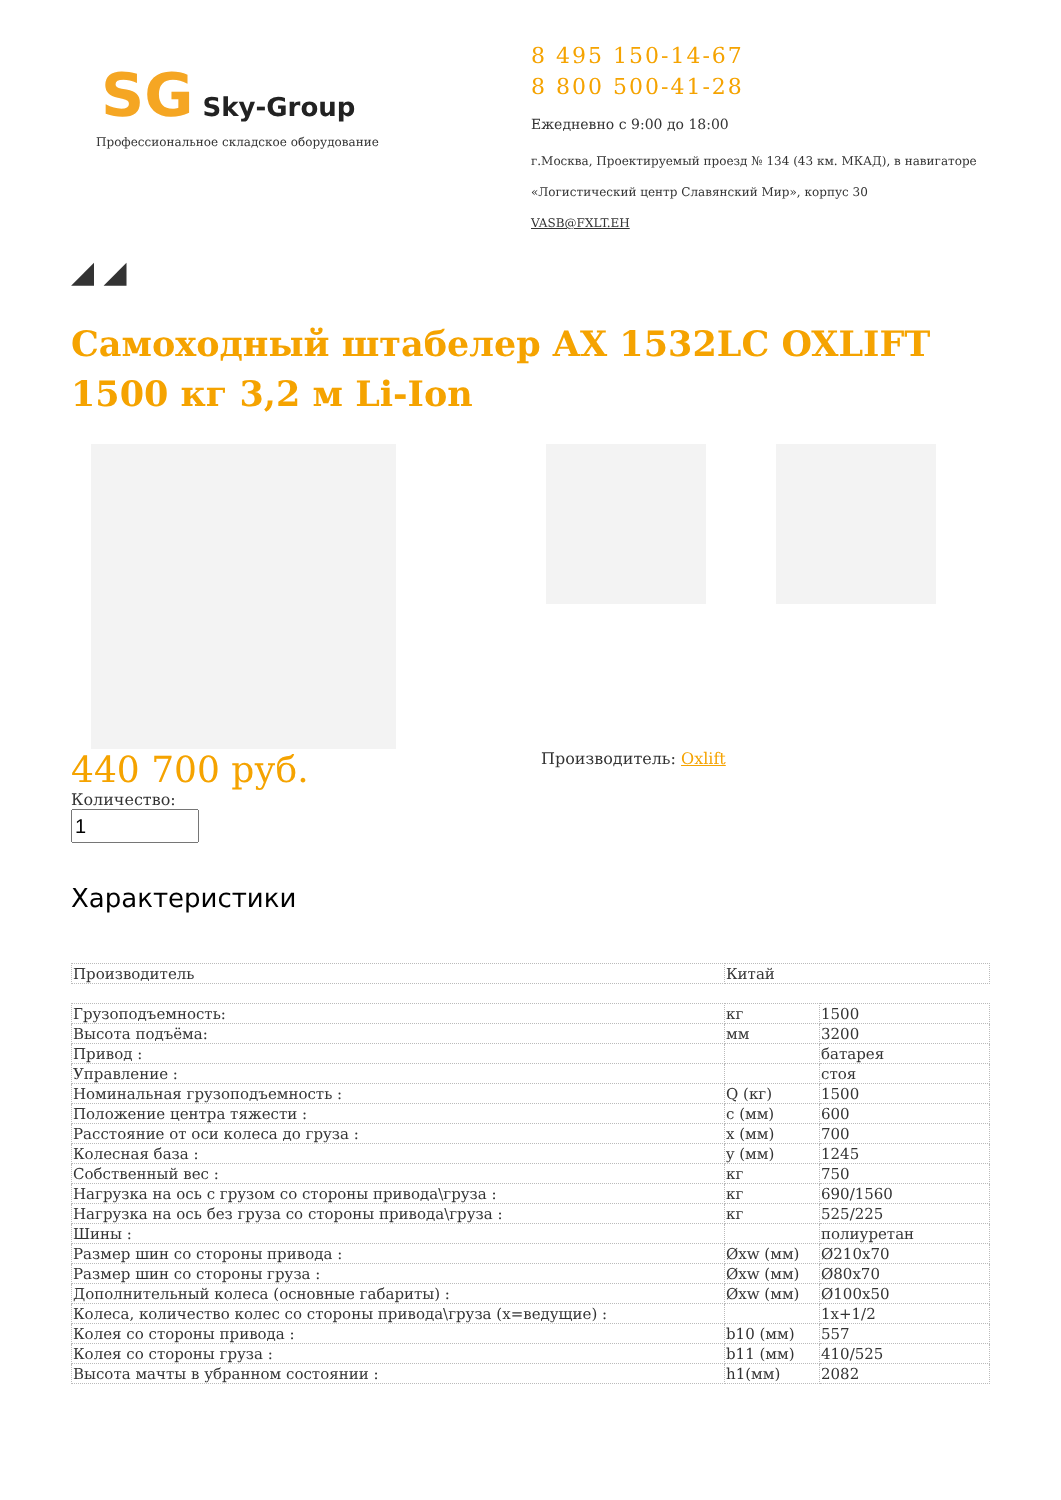SG Sky-Group
Профессиональное складское оборудование
8 495 150-14-67
8 800 500-41-28
Ежедневно с 9:00 до 18:00
г.Москва, Проектируемый проезд № 134 (43 км. МКАД), в навигаторе
«Логистический центр Славянский Мир», корпус 30
VASB@FXLT.EH
◢ ◢
Самоходный штабелер AX 1532LC OXLIFT 1500 кг 3,2 м Li-Ion
440 700 руб.
Количество:
Производитель: Oxlift
Характеристики
| Производитель | Китай |
| Грузоподъемность: | кг | 1500 |
| Высота подъёма: | мм | 3200 |
| Привод : | | батарея |
| Управление : | | стоя |
| Номинальная грузоподъемность : | Q (кг) | 1500 |
| Положение центра тяжести : | c (мм) | 600 |
| Расстояние от оси колеса до груза : | x (мм) | 700 |
| Колесная база : | y (мм) | 1245 |
| Собственный вес : | кг | 750 |
| Нагрузка на ось с грузом со стороны привода\груза : | кг | 690/1560 |
| Нагрузка на ось без груза со стороны привода\груза : | кг | 525/225 |
| Шины : | | полиуретан |
| Размер шин со стороны привода : | Øxw (мм) | Ø210x70 |
| Размер шин со стороны груза : | Øxw (мм) | Ø80x70 |
| Дополнительный колеса (основные габариты) : | Øxw (мм) | Ø100x50 |
| Колеса, количество колес со стороны привода\груза (x=ведущие) : | | 1x+1/2 |
| Колея со стороны привода : | b10 (мм) | 557 |
| Колея со стороны груза : | b11 (мм) | 410/525 |
| Высота мачты в убранном состоянии : | h1(мм) | 2082 |